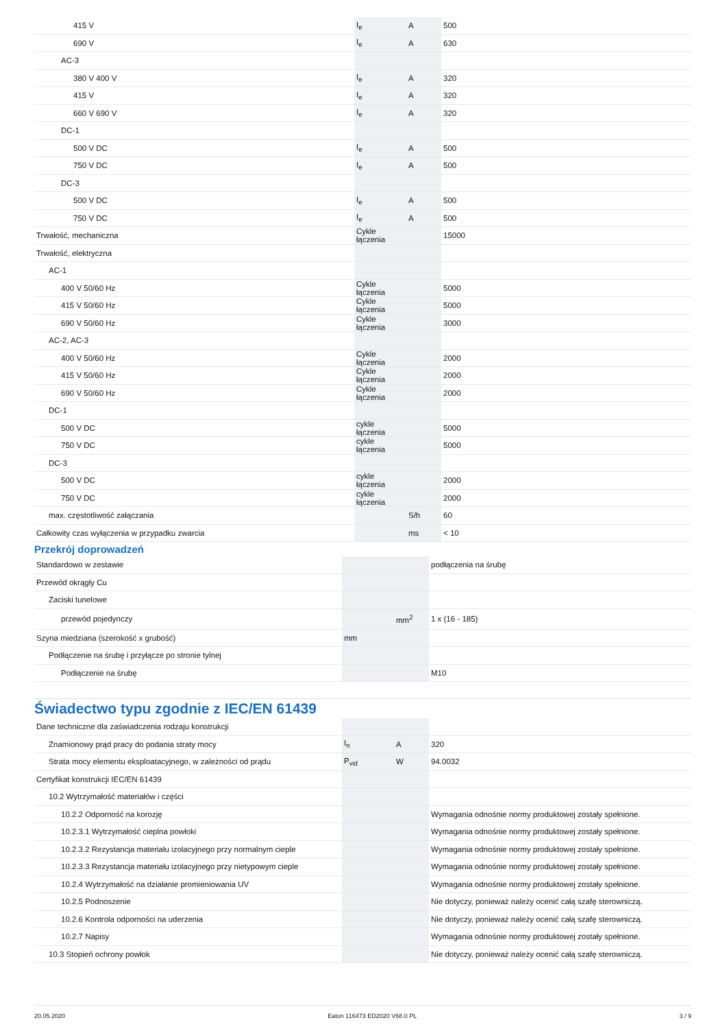| 415 V | I<sub>e</sub> | A | 500 |
| 690 V | I<sub>e</sub> | A | 630 |
| AC-3 | | | |
| 380 V 400 V | I<sub>e</sub> | A | 320 |
| 415 V | I<sub>e</sub> | A | 320 |
| 660 V 690 V | I<sub>e</sub> | A | 320 |
| DC-1 | | | |
| 500 V DC | I<sub>e</sub> | A | 500 |
| 750 V DC | I<sub>e</sub> | A | 500 |
| DC-3 | | | |
| 500 V DC | I<sub>e</sub> | A | 500 |
| 750 V DC | I<sub>e</sub> | A | 500 |
| Trwałość, mechaniczna | Cykle łączenia | | 15000 |
| Trwałość, elektryczna | | | |
| AC-1 | | | |
| 400 V 50/60 Hz | Cykle łączenia | | 5000 |
| 415 V 50/60 Hz | Cykle łączenia | | 5000 |
| 690 V 50/60 Hz | Cykle łączenia | | 3000 |
| AC-2, AC-3 | | | |
| 400 V 50/60 Hz | Cykle łączenia | | 2000 |
| 415 V 50/60 Hz | Cykle łączenia | | 2000 |
| 690 V 50/60 Hz | Cykle łączenia | | 2000 |
| DC-1 | | | |
| 500 V DC | cykle łączenia | | 5000 |
| 750 V DC | cykle łączenia | | 5000 |
| DC-3 | | | |
| 500 V DC | cykle łączenia | | 2000 |
| 750 V DC | cykle łączenia | | 2000 |
| max. częstotliwość załączania | | S/h | 60 |
| Całkowity czas wyłączenia w przypadku zwarcia | | ms | < 10 |
Przekrój doprowadzeń
| Standardowo w zestawie | | | podłączenia na śrubę |
| Przewód okrągły Cu | | | |
| Zaciski tunelowe | | | |
| przewód pojedynczy | | mm<sup>2</sup> | 1 x (16 - 185) |
| Szyna miedziana (szerokość x grubość) | mm | | |
| Podłączenie na śrubę i przyłącze po stronie tylnej | | | |
| Podłączenie na śrubę | | | M10 |
Świadectwo typu zgodnie z IEC/EN 61439
| Dane techniczne dla zaświadczenia rodzaju konstrukcji | | | |
| Znamionowy prąd pracy do podania straty mocy | I<sub>n</sub> | A | 320 |
| Strata mocy elementu eksploatacyjnego, w zależności od prądu | P<sub>vid</sub> | W | 94.0032 |
| Certyfikat konstrukcji IEC/EN 61439 | | | |
| 10.2 Wytrzymałość materiałów i części | | | |
| 10.2.2 Odporność na korozję | | | Wymagania odnośnie normy produktowej zostały spełnione. |
| 10.2.3.1 Wytrzymałość cieplna powłoki | | | Wymagania odnośnie normy produktowej zostały spełnione. |
| 10.2.3.2 Rezystancja materiału izolacyjnego przy normalnym cieple | | | Wymagania odnośnie normy produktowej zostały spełnione. |
| 10.2.3.3 Rezystancja materiału izolacyjnego przy nietypowym cieple | | | Wymagania odnośnie normy produktowej zostały spełnione. |
| 10.2.4 Wytrzymałość na działanie promieniowania UV | | | Wymagania odnośnie normy produktowej zostały spełnione. |
| 10.2.5 Podnoszenie | | | Nie dotyczy, ponieważ należy ocenić całą szafę sterowniczą. |
| 10.2.6 Kontrola odporności na uderzenia | | | Nie dotyczy, ponieważ należy ocenić całą szafę sterowniczą. |
| 10.2.7 Napisy | | | Wymagania odnośnie normy produktowej zostały spełnione. |
| 10.3 Stopień ochrony powłok | | | Nie dotyczy, ponieważ należy ocenić całą szafę sterowniczą. |
20.05.2020 Eaton 116473 ED2020 V68.0 PL 3 / 9